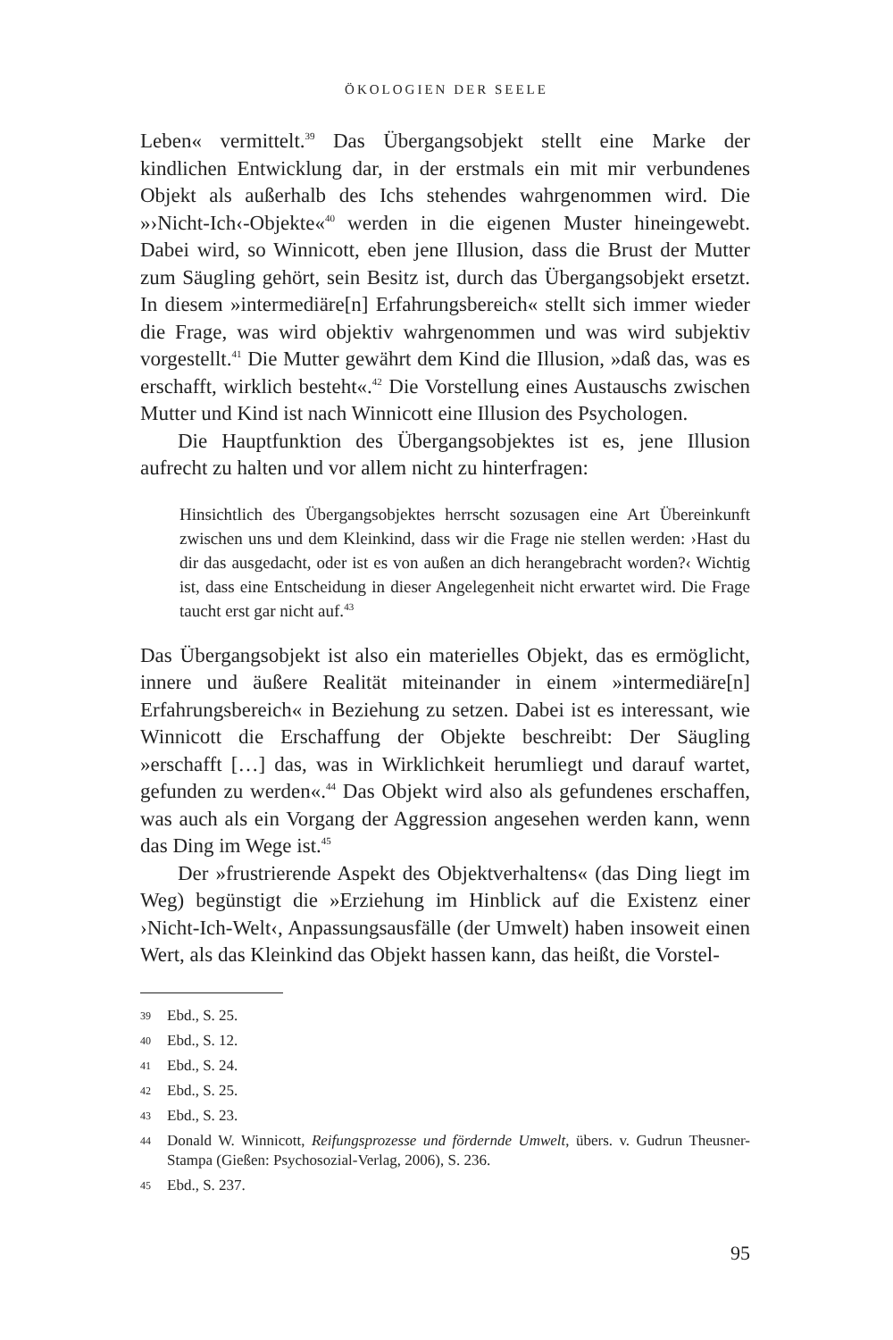ÖKOLOGIEN DER SEELE
Leben« vermittelt.<sup>39</sup> Das Übergangsobjekt stellt eine Marke der kindlichen Entwicklung dar, in der erstmals ein mit mir verbundenes Objekt als außerhalb des Ichs stehendes wahrgenommen wird. Die »›Nicht-Ich‹-Objekte«<sup>40</sup> werden in die eigenen Muster hineingewebt. Dabei wird, so Winnicott, eben jene Illusion, dass die Brust der Mutter zum Säugling gehört, sein Besitz ist, durch das Übergangsobjekt ersetzt. In diesem »intermediäre[n] Erfahrungsbereich« stellt sich immer wieder die Frage, was wird objektiv wahrgenommen und was wird subjektiv vorgestellt.<sup>41</sup> Die Mutter gewährt dem Kind die Illusion, »daß das, was es erschafft, wirklich besteht«.<sup>42</sup> Die Vorstellung eines Austauschs zwischen Mutter und Kind ist nach Winnicott eine Illusion des Psychologen.
Die Hauptfunktion des Übergangsobjektes ist es, jene Illusion aufrecht zu halten und vor allem nicht zu hinterfragen:
Hinsichtlich des Übergangsobjektes herrscht sozusagen eine Art Übereinkunft zwischen uns und dem Kleinkind, dass wir die Frage nie stellen werden: ›Hast du dir das ausgedacht, oder ist es von außen an dich herangebracht worden?‹ Wichtig ist, dass eine Entscheidung in dieser Angelegenheit nicht erwartet wird. Die Frage taucht erst gar nicht auf.<sup>43</sup>
Das Übergangsobjekt ist also ein materielles Objekt, das es ermöglicht, innere und äußere Realität miteinander in einem »intermediäre[n] Erfahrungsbereich« in Beziehung zu setzen. Dabei ist es interessant, wie Winnicott die Erschaffung der Objekte beschreibt: Der Säugling »erschafft […] das, was in Wirklichkeit herumliegt und darauf wartet, gefunden zu werden«.<sup>44</sup> Das Objekt wird also als gefundenes erschaffen, was auch als ein Vorgang der Aggression angesehen werden kann, wenn das Ding im Wege ist.<sup>45</sup>
Der »frustrierende Aspekt des Objektverhaltens« (das Ding liegt im Weg) begünstigt die »Erziehung im Hinblick auf die Existenz einer ›Nicht-Ich-Welt‹, Anpassungsausfälle (der Umwelt) haben insoweit einen Wert, als das Kleinkind das Objekt hassen kann, das heißt, die Vorstel-
39 Ebd., S. 25.
40 Ebd., S. 12.
41 Ebd., S. 24.
42 Ebd., S. 25.
43 Ebd., S. 23.
44 Donald W. Winnicott, Reifungsprozesse und fördernde Umwelt, übers. v. Gudrun Theusner-Stampa (Gießen: Psychosozial-Verlag, 2006), S. 236.
45 Ebd., S. 237.
95